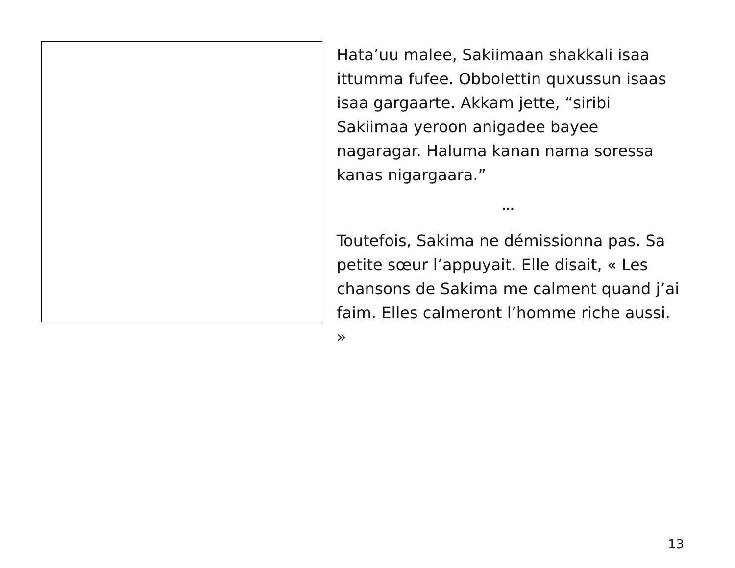Hata’uu malee, Sakiimaan shakkali isaa ittumma fufee. Obbolettin quxussun isaas isaa gargaarte. Akkam jette, “siribi Sakiimaa yeroon anigadee bayee nagaragar. Haluma kanan nama soressa kanas nigargaara.”
...
Toutefois, Sakima ne démissionna pas. Sa petite sœur l’appuyait. Elle disait, « Les chansons de Sakima me calment quand j’ai faim. Elles calmeront l’homme riche aussi. »
13